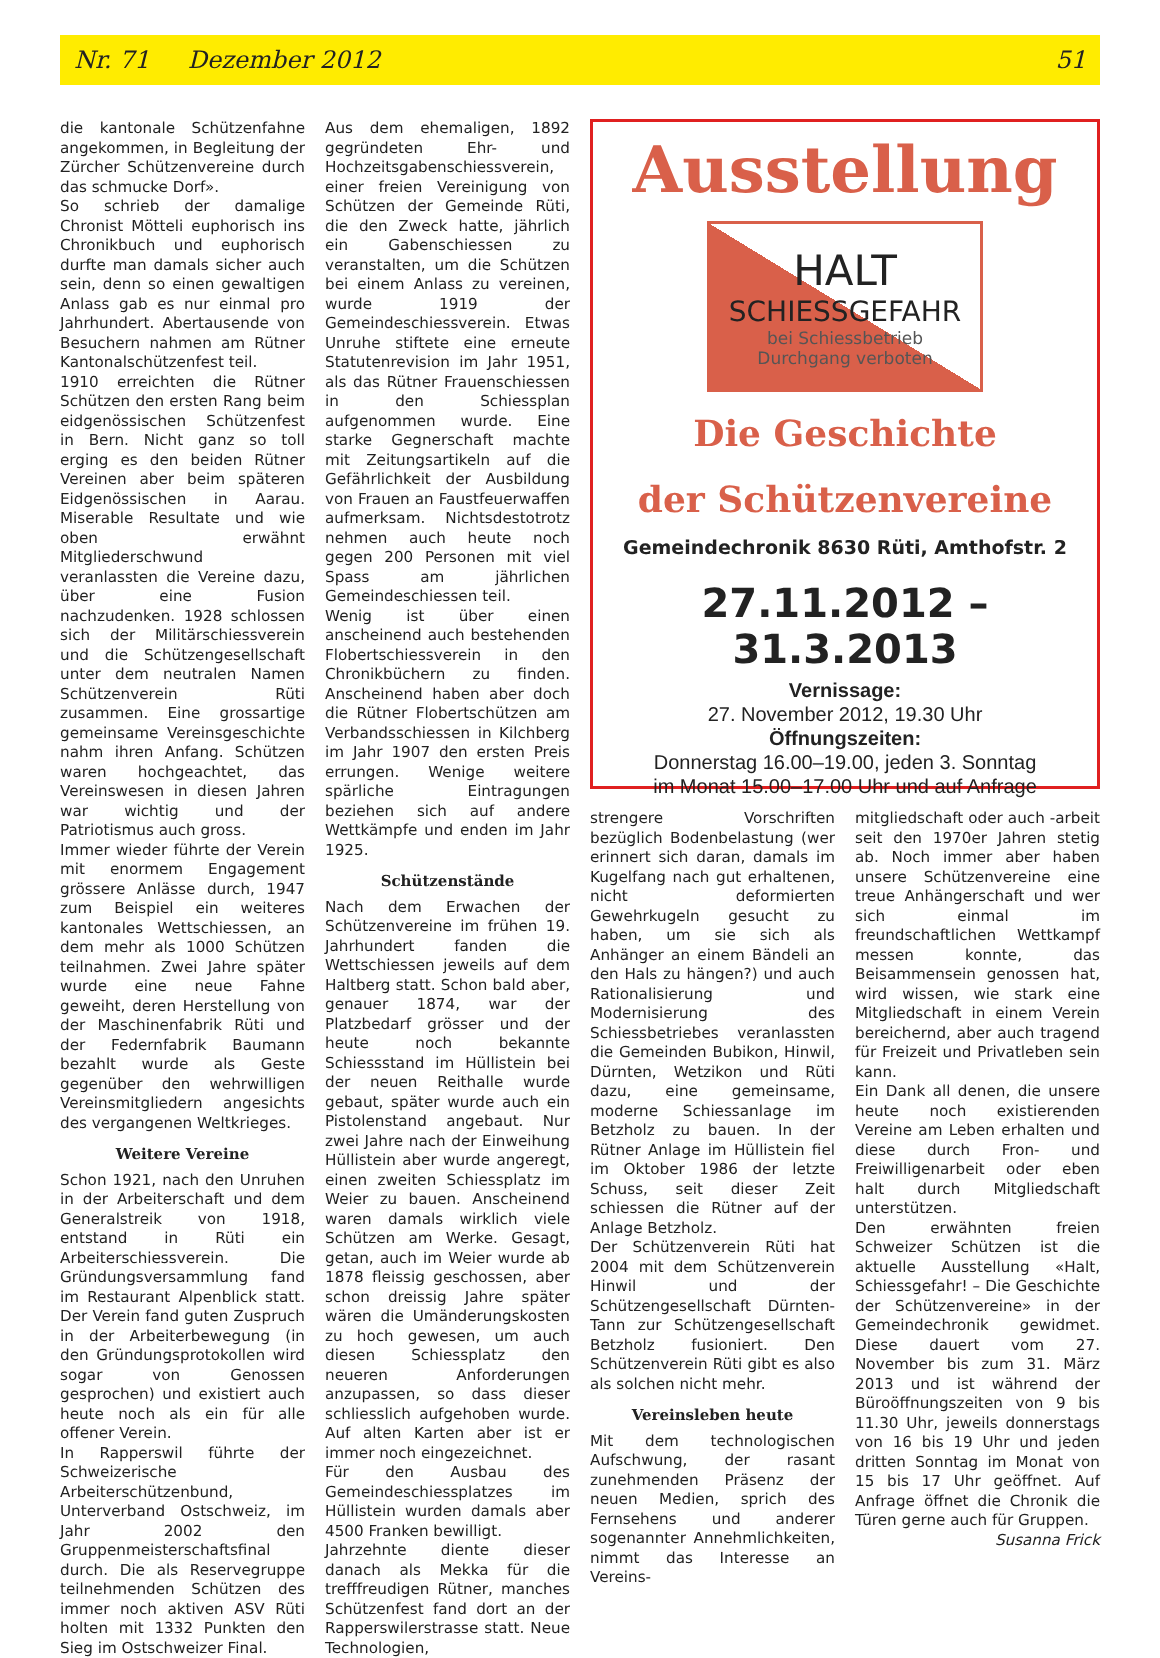Nr. 71 Dezember 2012 51
die kantonale Schützenfahne angekommen, in Begleitung der Zürcher Schützenvereine durch das schmucke Dorf».
So schrieb der damalige Chronist Mötteli euphorisch ins Chronikbuch und euphorisch durfte man damals sicher auch sein, denn so einen gewaltigen Anlass gab es nur einmal pro Jahrhundert. Abertausende von Besuchern nahmen am Rütner Kantonalschützenfest teil.
1910 erreichten die Rütner Schützen den ersten Rang beim eidgenössischen Schützenfest in Bern. Nicht ganz so toll erging es den beiden Rütner Vereinen aber beim späteren Eidgenössischen in Aarau. Miserable Resultate und wie oben erwähnt Mitgliederschwund veranlassten die Vereine dazu, über eine Fusion nachzudenken. 1928 schlossen sich der Militärschiessverein und die Schützengesellschaft unter dem neutralen Namen Schützenverein Rüti zusammen. Eine grossartige gemeinsame Vereinsgeschichte nahm ihren Anfang. Schützen waren hochgeachtet, das Vereinswesen in diesen Jahren war wichtig und der Patriotismus auch gross.
Immer wieder führte der Verein mit enormem Engagement grössere Anlässe durch, 1947 zum Beispiel ein weiteres kantonales Wettschiessen, an dem mehr als 1000 Schützen teilnahmen. Zwei Jahre später wurde eine neue Fahne geweiht, deren Herstellung von der Maschinenfabrik Rüti und der Federnfabrik Baumann bezahlt wurde als Geste gegenüber den wehrwilligen Vereinsmitgliedern angesichts des vergangenen Weltkrieges.
Weitere Vereine
Schon 1921, nach den Unruhen in der Arbeiterschaft und dem Generalstreik von 1918, entstand in Rüti ein Arbeiterschiessverein. Die Gründungsversammlung fand im Restaurant Alpenblick statt. Der Verein fand guten Zuspruch in der Arbeiterbewegung (in den Gründungsprotokollen wird sogar von Genossen gesprochen) und existiert auch heute noch als ein für alle offener Verein.
In Rapperswil führte der Schweizerische Arbeiterschützenbund, Unterverband Ostschweiz, im Jahr 2002 den Gruppenmeisterschaftsfinal durch. Die als Reservegruppe teilnehmenden Schützen des immer noch aktiven ASV Rüti holten mit 1332 Punkten den Sieg im Ostschweizer Final.
Aus dem ehemaligen, 1892 gegründeten Ehr- und Hochzeitsgabenschiessverein, einer freien Vereinigung von Schützen der Gemeinde Rüti, die den Zweck hatte, jährlich ein Gabenschiessen zu veranstalten, um die Schützen bei einem Anlass zu vereinen, wurde 1919 der Gemeindeschiessverein. Etwas Unruhe stiftete eine erneute Statutenrevision im Jahr 1951, als das Rütner Frauenschiessen in den Schiessplan aufgenommen wurde. Eine starke Gegnerschaft machte mit Zeitungsartikeln auf die Gefährlichkeit der Ausbildung von Frauen an Faustfeuerwaffen aufmerksam. Nichtsdestotrotz nehmen auch heute noch gegen 200 Personen mit viel Spass am jährlichen Gemeindeschiessen teil.
Wenig ist über einen anscheinend auch bestehenden Flobertschiessverein in den Chronikbüchern zu finden. Anscheinend haben aber doch die Rütner Flobertschützen am Verbandsschiessen in Kilchberg im Jahr 1907 den ersten Preis errungen. Wenige weitere spärliche Eintragungen beziehen sich auf andere Wettkämpfe und enden im Jahr 1925.
Schützenstände
Nach dem Erwachen der Schützenvereine im frühen 19. Jahrhundert fanden die Wettschiessen jeweils auf dem Haltberg statt. Schon bald aber, genauer 1874, war der Platzbedarf grösser und der heute noch bekannte Schiessstand im Hüllistein bei der neuen Reithalle wurde gebaut, später wurde auch ein Pistolenstand angebaut. Nur zwei Jahre nach der Einweihung Hüllistein aber wurde angeregt, einen zweiten Schiessplatz im Weier zu bauen. Anscheinend waren damals wirklich viele Schützen am Werke. Gesagt, getan, auch im Weier wurde ab 1878 fleissig geschossen, aber schon dreissig Jahre später wären die Umänderungskosten zu hoch gewesen, um auch diesen Schiessplatz den neueren Anforderungen anzupassen, so dass dieser schliesslich aufgehoben wurde. Auf alten Karten aber ist er immer noch eingezeichnet.
Für den Ausbau des Gemeindeschiessplatzes im Hüllistein wurden damals aber 4500 Franken bewilligt.
Jahrzehnte diente dieser danach als Mekka für die trefffreudigen Rütner, manches Schützenfest fand dort an der Rapperswilerstrasse statt. Neue Technologien,
Ausstellung
HALT
SCHIESSGEFAHR
bei Schiessbetrieb
Durchgang verboten
Die Geschichte
der Schützenvereine
Gemeindechronik 8630 Rüti, Amthofstr. 2
27.11.2012 – 31.3.2013
Vernissage:
27. November 2012, 19.30 Uhr
Öffnungszeiten:
Donnerstag 16.00–19.00, jeden 3. Sonntag
im Monat 15.00–17.00 Uhr und auf Anfrage
strengere Vorschriften bezüglich Bodenbelastung (wer erinnert sich daran, damals im Kugelfang nach gut erhaltenen, nicht deformierten Gewehrkugeln gesucht zu haben, um sie sich als Anhänger an einem Bändeli an den Hals zu hängen?) und auch Rationalisierung und Modernisierung des Schiessbetriebes veranlassten die Gemeinden Bubikon, Hinwil, Dürnten, Wetzikon und Rüti dazu, eine gemeinsame, moderne Schiessanlage im Betzholz zu bauen. In der Rütner Anlage im Hüllistein fiel im Oktober 1986 der letzte Schuss, seit dieser Zeit schiessen die Rütner auf der Anlage Betzholz.
Der Schützenverein Rüti hat 2004 mit dem Schützenverein Hinwil und der Schützengesellschaft Dürnten-Tann zur Schützengesellschaft Betzholz fusioniert. Den Schützenverein Rüti gibt es also als solchen nicht mehr.
Vereinsleben heute
Mit dem technologischen Aufschwung, der rasant zunehmenden Präsenz der neuen Medien, sprich des Fernsehens und anderer sogenannter Annehmlichkeiten, nimmt das Interesse an Vereins-
mitgliedschaft oder auch -arbeit seit den 1970er Jahren stetig ab. Noch immer aber haben unsere Schützenvereine eine treue Anhängerschaft und wer sich einmal im freundschaftlichen Wettkampf messen konnte, das Beisammensein genossen hat, wird wissen, wie stark eine Mitgliedschaft in einem Verein bereichernd, aber auch tragend für Freizeit und Privatleben sein kann.
Ein Dank all denen, die unsere heute noch existierenden Vereine am Leben erhalten und diese durch Fron- und Freiwilligenarbeit oder eben halt durch Mitgliedschaft unterstützen.
Den erwähnten freien Schweizer Schützen ist die aktuelle Ausstellung «Halt, Schiessgefahr! – Die Geschichte der Schützenvereine» in der Gemeindechronik gewidmet. Diese dauert vom 27. November bis zum 31. März 2013 und ist während der Büroöffnungszeiten von 9 bis 11.30 Uhr, jeweils donnerstags von 16 bis 19 Uhr und jeden dritten Sonntag im Monat von 15 bis 17 Uhr geöffnet. Auf Anfrage öffnet die Chronik die Türen gerne auch für Gruppen. Susanna Frick